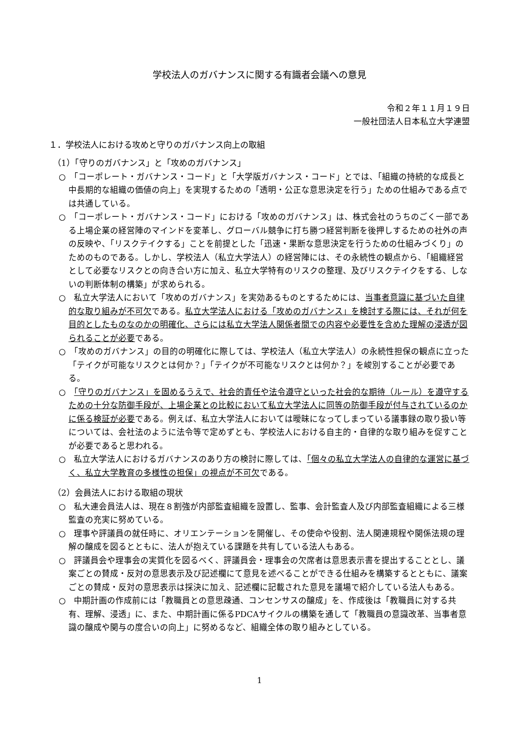学校法人のガバナンスに関する有識者会議への意見
令和２年１１月１９日
一般社団法人日本私立大学連盟
１．学校法人における攻めと守りのガバナンス向上の取組
（1）「守りのガバナンス」と「攻めのガバナンス」
○　「コーポレート・ガバナンス・コード」と「大学版ガバナンス・コード」とでは、「組織の持続的な成長と中長期的な組織の価値の向上」を実現するための「透明・公正な意思決定を行う」ための仕組みである点では共通している。
○　「コーポレート・ガバナンス・コード」における「攻めのガバナンス」は、株式会社のうちのごく一部である上場企業の経営陣のマインドを変革し、グローバル競争に打ち勝つ経営判断を後押しするための社外の声の反映や、「リスクテイクする」ことを前提とした「迅速・果断な意思決定を行うための仕組みづくり」のためのものである。しかし、学校法人（私立大学法人）の経営陣には、その永続性の観点から、「組織経営として必要なリスクとの向き合い方に加え、私立大学特有のリスクの整理、及びリスクテイクをする、しないの判断体制の構築」が求められる。
○　私立大学法人において「攻めのガバナンス」を実効あるものとするためには、当事者意識に基づいた自律的な取り組みが不可欠である。私立大学法人における「攻めのガバナンス」を検討する際には、それが何を目的としたものなのかの明確化、さらには私立大学法人関係者間での内容や必要性を含めた理解の浸透が図られることが必要である。
○　「攻めのガバナンス」の目的の明確化に際しては、学校法人（私立大学法人）の永続性担保の観点に立った「テイクが可能なリスクとは何か？」「テイクが不可能なリスクとは何か？」を峻別することが必要である。
○　「守りのガバナンス」を固めるうえで、社会的責任や法令遵守といった社会的な期待（ルール）を遵守するための十分な防御手段が、上場企業との比較において私立大学法人に同等の防御手段が付与されているのかに係る検証が必要である。例えば、私立大学法人においては曖昧になってしまっている議事録の取り扱い等については、会社法のように法令等で定めずとも、学校法人における自主的・自律的な取り組みを促すことが必要であると思われる。
○　私立大学法人におけるガバナンスのあり方の検討に際しては、「個々の私立大学法人の自律的な運営に基づく、私立大学教育の多様性の担保」の視点が不可欠である。
（2）会員法人における取組の現状
○　私大連会員法人は、現在８割強が内部監査組織を設置し、監事、会計監査人及び内部監査組織による三様監査の充実に努めている。
○　理事や評議員の就任時に、オリエンテーションを開催し、その使命や役割、法人関連規程や関係法規の理解の醸成を図るとともに、法人が抱えている課題を共有している法人もある。
○　評議員会や理事会の実質化を図るべく、評議員会・理事会の欠席者は意思表示書を提出することとし、議案ごとの賛成・反対の意思表示及び記述欄にて意見を述べることができる仕組みを構築するとともに、議案ごとの賛成・反対の意思表示は採決に加え、記述欄に記載された意見を議場で紹介している法人もある。
○　中期計画の作成前には「教職員との意思疎通、コンセンサスの醸成」を、作成後は「教職員に対する共有、理解、浸透」に、また、中期計画に係るPDCAサイクルの構築を通して「教職員の意識改革、当事者意識の醸成や関与の度合いの向上」に努めるなど、組織全体の取り組みとしている。
1